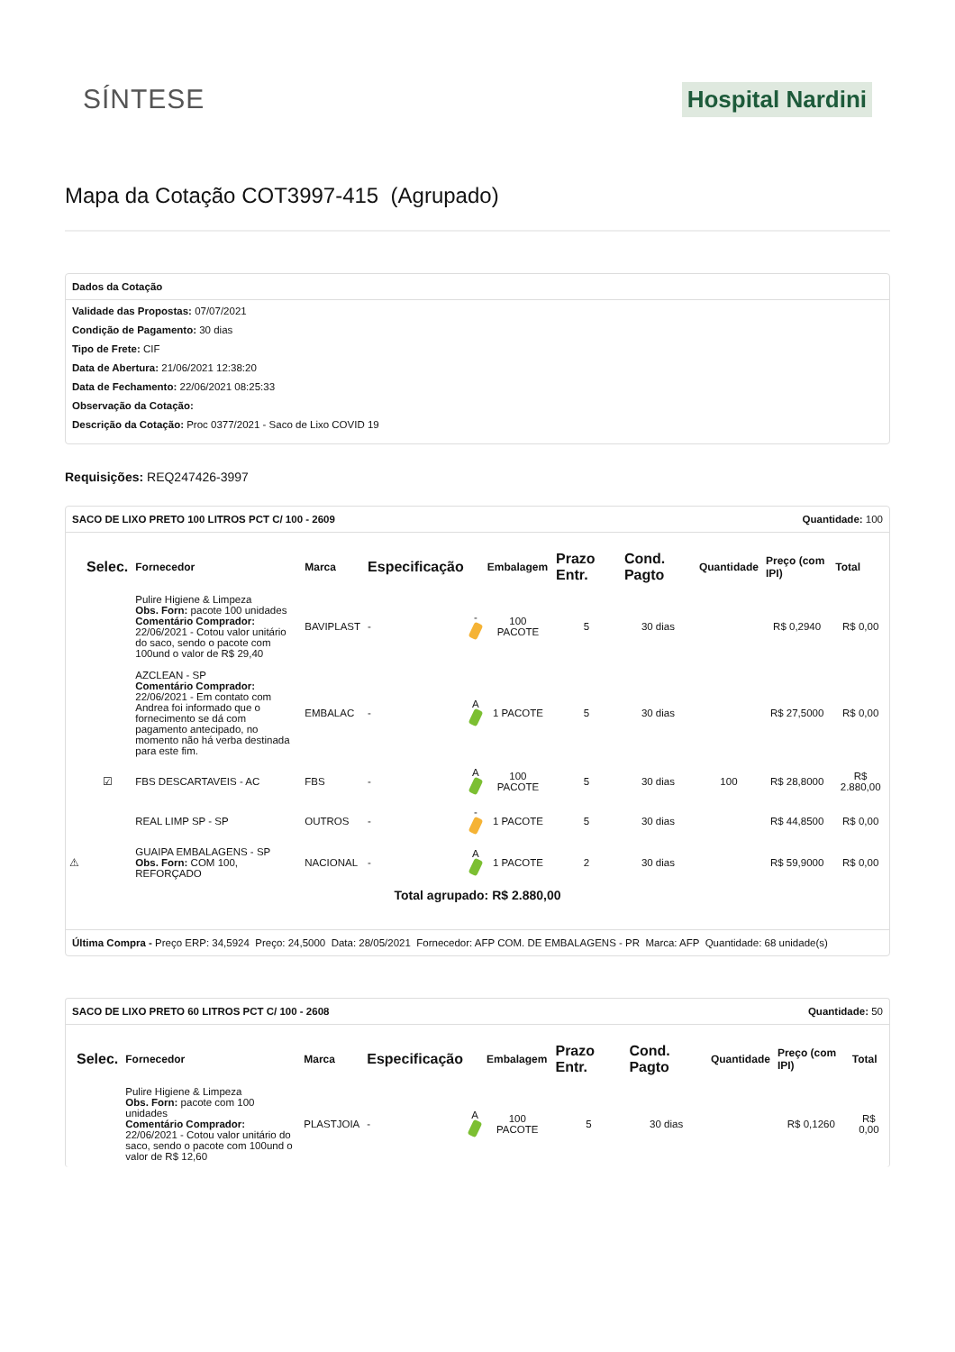SÍNTESE
Hospital Nardini
Mapa da Cotação COT3997-415 (Agrupado)
Dados da Cotação
Validade das Propostas: 07/07/2021
Condição de Pagamento: 30 dias
Tipo de Frete: CIF
Data de Abertura: 21/06/2021 12:38:20
Data de Fechamento: 22/06/2021 08:25:33
Observação da Cotação:
Descrição da Cotação: Proc 0377/2021 - Saco de Lixo COVID 19
Requisições: REQ247426-3997
SACO DE LIXO PRETO 100 LITROS PCT C/ 100 - 2609 Quantidade: 100
| | Selec. | Fornecedor | Marca | Especificação | | Embalagem | Prazo Entr. | Cond. Pagto | Quantidade | Preço (com IPI) | Total |
| --- | --- | --- | --- | --- | --- | --- | --- | --- | --- | --- | --- |
| | | Pulire Higiene & Limpeza Obs. Forn: pacote 100 unidades Comentário Comprador: 22/06/2021 - Cotou valor unitário do saco, sendo o pacote com 100und o valor de R$ 29,40 | BAVIPLAST | - | - | 100 PACOTE | 5 | 30 dias | | R$ 0,2940 | R$ 0,00 |
| | | AZCLEAN - SP Comentário Comprador: 22/06/2021 - Em contato com Andrea foi informado que o fornecimento se dá com pagamento antecipado, no momento não há verba destinada para este fim. | EMBALAC | - | A | 1 PACOTE | 5 | 30 dias | | R$ 27,5000 | R$ 0,00 |
| | ☑ | FBS DESCARTAVEIS - AC | FBS | - | A | 100 PACOTE | 5 | 30 dias | 100 | R$ 28,8000 | R$ 2.880,00 |
| | | REAL LIMP SP - SP | OUTROS | - | - | 1 PACOTE | 5 | 30 dias | | R$ 44,8500 | R$ 0,00 |
| ⚠ | | GUAIPA EMBALAGENS - SP Obs. Forn: COM 100, REFORÇADO | NACIONAL | - | A | 1 PACOTE | 2 | 30 dias | | R$ 59,9000 | R$ 0,00 |
Total agrupado: R$ 2.880,00
Última Compra - Preço ERP: 34,5924 Preço: 24,5000 Data: 28/05/2021 Fornecedor: AFP COM. DE EMBALAGENS - PR Marca: AFP Quantidade: 68 unidade(s)
SACO DE LIXO PRETO 60 LITROS PCT C/ 100 - 2608 Quantidade: 50
| | Selec. | Fornecedor | Marca | Especificação | | Embalagem | Prazo Entr. | Cond. Pagto | Quantidade | Preço (com IPI) | Total |
| --- | --- | --- | --- | --- | --- | --- | --- | --- | --- | --- | --- |
| | | Pulire Higiene & Limpeza Obs. Forn: pacote com 100 unidades Comentário Comprador: 22/06/2021 - Cotou valor unitário do saco, sendo o pacote com 100und o valor de R$ 12,60 | PLASTJOIA | - | A | 100 PACOTE | 5 | 30 dias | | R$ 0,1260 | R$ 0,00 |